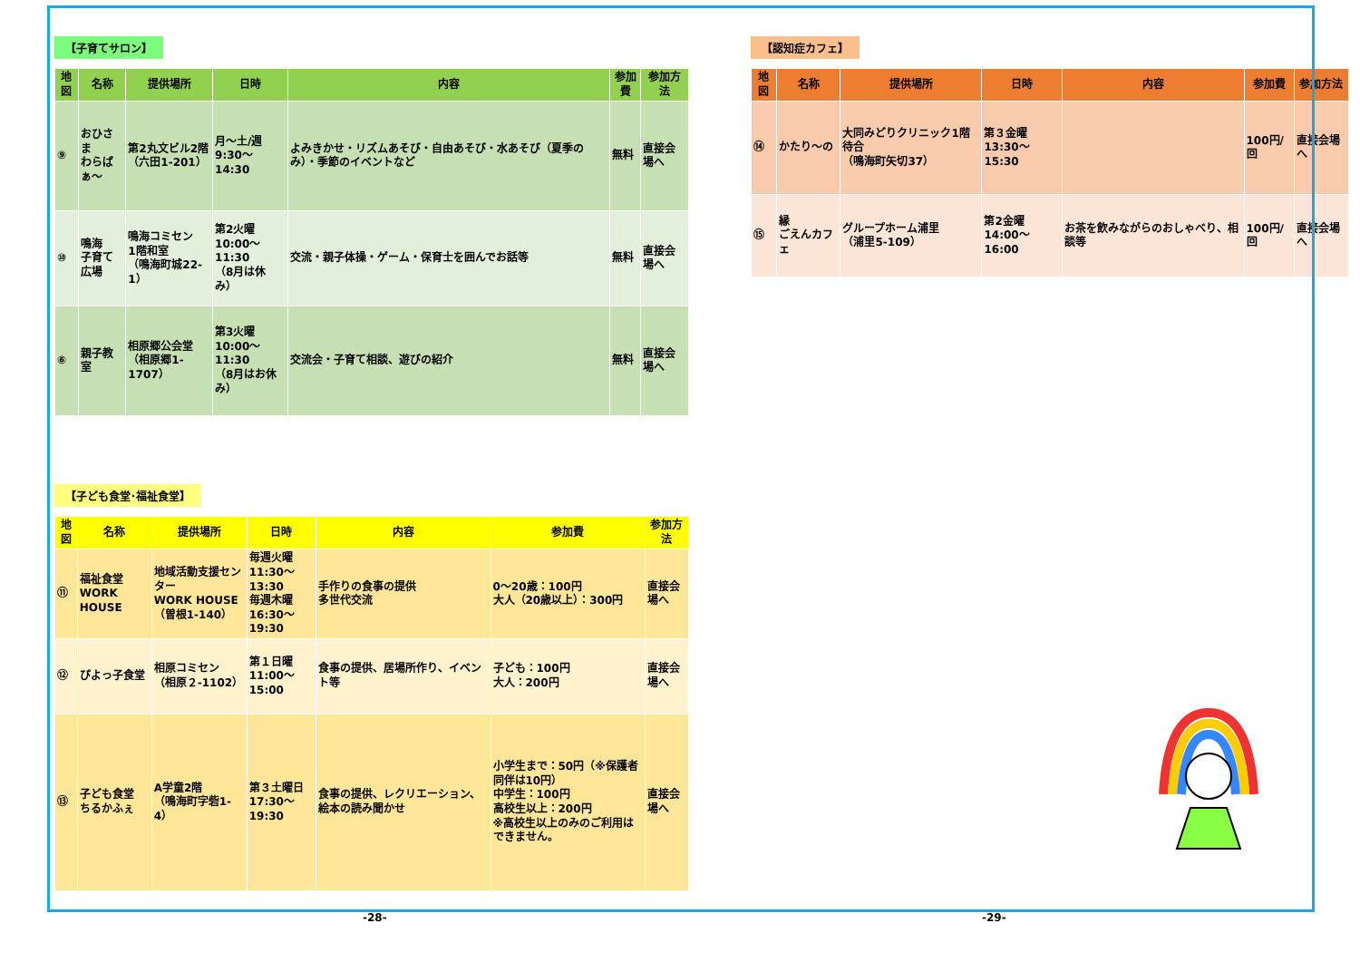【子育てサロン】
| 地図 | 名称 | 提供場所 | 日時 | 内容 | 参加費 | 参加方法 |
| --- | --- | --- | --- | --- | --- | --- |
| ⑨ | おひさま わらばぁ～ | 第2丸文ビル2階 （六田1-201） | 月～土/週 9:30～14:30 | よみきかせ・リズムあそび・自由あそび・水あそび（夏季のみ）・季節のイベントなど | 無料 | 直接会場へ |
| ⑩ | 鳴海 子育て広場 | 鳴海コミセン 1階和室 （鳴海町城22-1） | 第2火曜 10:00～11:30 （8月は休み） | 交流・親子体操・ゲーム・保育士を囲んでお話等 | 無料 | 直接会場へ |
| ⑥ | 親子教室 | 相原郷公会堂 （相原郷1-1707） | 第3火曜 10:00～11:30 （8月はお休み） | 交流会・子育て相談、遊びの紹介 | 無料 | 直接会場へ |
【子ども食堂･福祉食堂】
| 地図 | 名称 | 提供場所 | 日時 | 内容 | 参加費 | 参加方法 |
| --- | --- | --- | --- | --- | --- | --- |
| ⑪ | 福祉食堂 WORK HOUSE | 地域活動支援センター WORK HOUSE （曽根1-140） | 毎週火曜 11:30～13:30 毎週木曜 16:30～19:30 | 手作りの食事の提供 多世代交流 | 0～20歳：100円 大人（20歳以上）：300円 | 直接会場へ |
| ⑫ | ぴよっ子食堂 | 相原コミセン （相原２-1102） | 第１日曜 11:00～15:00 | 食事の提供、居場所作り、イベント等 | 子ども：100円 大人：200円 | 直接会場へ |
| ⑬ | 子ども食堂 ちるかふぇ | A学童2階 （鳴海町字砦1-4） | 第３土曜日 17:30～19:30 | 食事の提供、レクリエーション、絵本の読み聞かせ | 小学生まで：50円（※保護者同伴は10円） 中学生：100円 高校生以上：200円 ※高校生以上のみのご利用はできません。 | 直接会場へ |
【認知症カフェ】
| 地図 | 名称 | 提供場所 | 日時 | 内容 | 参加費 | 参加方法 |
| --- | --- | --- | --- | --- | --- | --- |
| ⑭ | かたり～の | 大同みどりクリニック1階待合 （鳴海町矢切37） | 第３金曜 13:30～15:30 | | 100円/回 | 直接会場へ |
| ⑮ | 縁 ごえんカフェ | グループホーム浦里 （浦里5-109） | 第2金曜 14:00～16:00 | お茶を飲みながらのおしゃべり、相談等 | 100円/回 | 直接会場へ |
-28- -29-